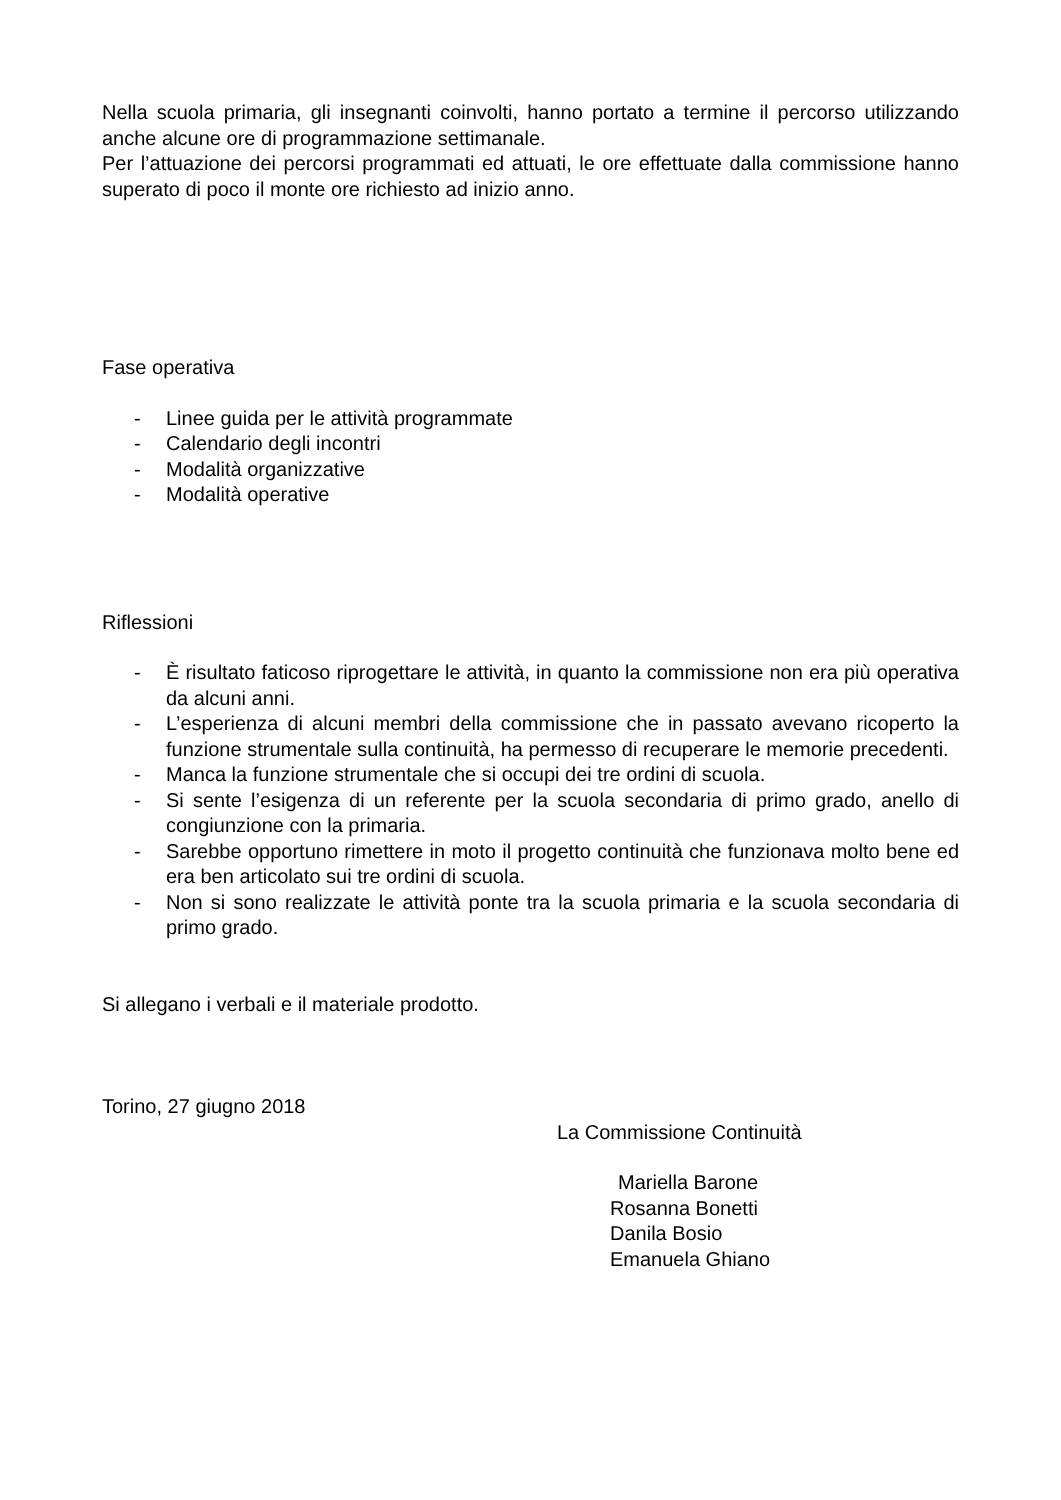Nella scuola primaria, gli insegnanti coinvolti, hanno portato a termine il percorso utilizzando anche alcune ore di programmazione settimanale.
Per l’attuazione dei percorsi programmati ed attuati, le ore effettuate dalla commissione hanno superato di poco il monte ore richiesto ad inizio anno.
Fase operativa
- Linee guida per le attività programmate
- Calendario degli incontri
- Modalità organizzative
- Modalità operative
Riflessioni
- È risultato faticoso riprogettare le attività, in quanto la commissione non era più operativa da alcuni anni.
- L’esperienza di alcuni membri della commissione che in passato avevano ricoperto la funzione strumentale sulla continuità, ha permesso di recuperare le memorie precedenti.
- Manca la funzione strumentale che si occupi dei tre ordini di scuola.
- Si sente l’esigenza di un referente per la scuola secondaria di primo grado, anello di congiunzione con la primaria.
- Sarebbe opportuno rimettere in moto il progetto continuità che funzionava molto bene ed era ben articolato sui tre ordini di scuola.
- Non si sono realizzate le attività ponte tra la scuola primaria e la scuola secondaria di primo grado.
Si allegano i verbali e il materiale prodotto.
Torino, 27 giugno 2018
La Commissione Continuità
Mariella Barone
Rosanna Bonetti
Danila Bosio
Emanuela Ghiano